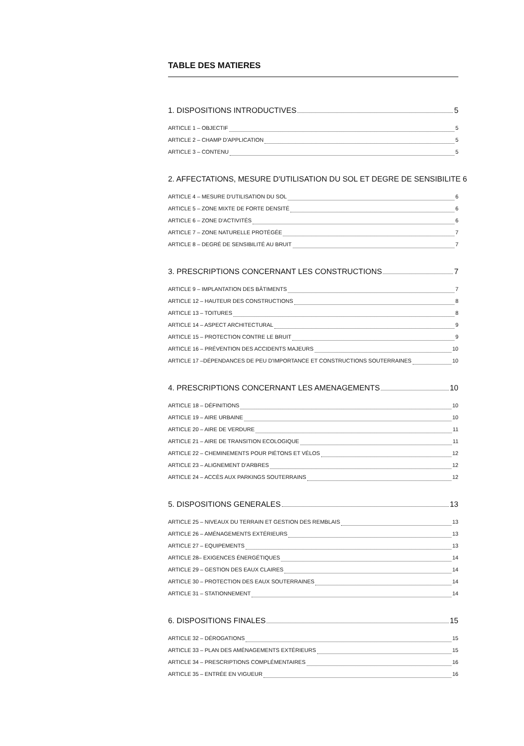TABLE DES MATIERES
1. DISPOSITIONS INTRODUCTIVES 5
ARTICLE 1 – OBJECTIF 5
ARTICLE 2 – CHAMP D'APPLICATION 5
ARTICLE 3 – CONTENU 5
2. AFFECTATIONS, MESURE D'UTILISATION DU SOL ET DEGRE DE SENSIBILITE 6
ARTICLE 4 – MESURE D'UTILISATION DU SOL 6
ARTICLE 5 – ZONE MIXTE DE FORTE DENSITÉ 6
ARTICLE 6 – ZONE D'ACTIVITÉS 6
ARTICLE 7 – ZONE NATURELLE PROTÉGÉE 7
ARTICLE 8 – DEGRÉ DE SENSIBILITÉ AU BRUIT 7
3. PRESCRIPTIONS CONCERNANT LES CONSTRUCTIONS 7
ARTICLE 9 – IMPLANTATION DES BÂTIMENTS 7
ARTICLE 12 – HAUTEUR DES CONSTRUCTIONS 8
ARTICLE 13 – TOITURES 8
ARTICLE 14 – ASPECT ARCHITECTURAL 9
ARTICLE 15 – PROTECTION CONTRE LE BRUIT 9
ARTICLE 16 – PRÉVENTION DES ACCIDENTS MAJEURS 10
ARTICLE 17 –DÉPENDANCES DE PEU D'IMPORTANCE ET CONSTRUCTIONS SOUTERRAINES 10
4. PRESCRIPTIONS CONCERNANT LES AMENAGEMENTS 10
ARTICLE 18 – DÉFINITIONS 10
ARTICLE 19 – AIRE URBAINE 10
ARTICLE 20 – AIRE DE VERDURE 11
ARTICLE 21 – AIRE DE TRANSITION ECOLOGIQUE 11
ARTICLE 22 – CHEMINEMENTS POUR PIÉTONS ET VÉLOS 12
ARTICLE 23 – ALIGNEMENT D'ARBRES 12
ARTICLE 24 – ACCÈS AUX PARKINGS SOUTERRAINS 12
5. DISPOSITIONS GENERALES 13
ARTICLE 25 – NIVEAUX DU TERRAIN ET GESTION DES REMBLAIS 13
ARTICLE 26 – AMÉNAGEMENTS EXTÉRIEURS 13
ARTICLE 27 – EQUIPEMENTS 13
ARTICLE 28– EXIGENCES ÉNERGÉTIQUES 14
ARTICLE 29 – GESTION DES EAUX CLAIRES 14
ARTICLE 30 – PROTECTION DES EAUX SOUTERRAINES 14
ARTICLE 31 – STATIONNEMENT 14
6. DISPOSITIONS FINALES 15
ARTICLE 32 – DÉROGATIONS 15
ARTICLE 33 – PLAN DES AMÉNAGEMENTS EXTÉRIEURS 15
ARTICLE 34 – PRESCRIPTIONS COMPLÉMENTAIRES 16
ARTICLE 35 – ENTRÉE EN VIGUEUR 16